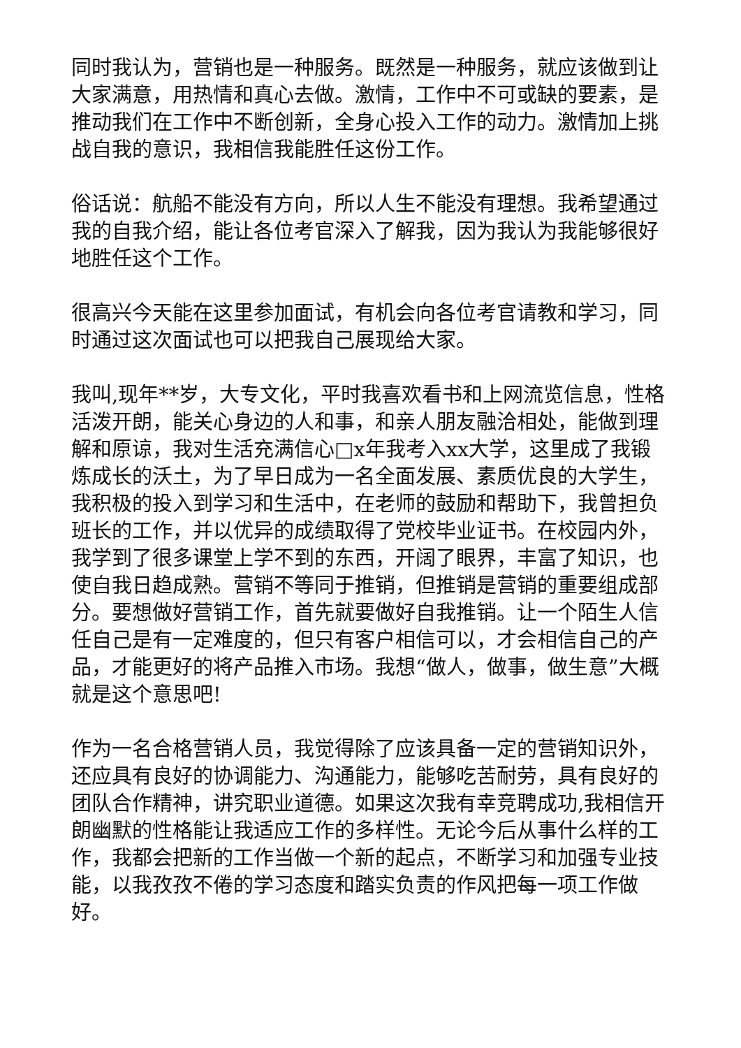同时我认为，营销也是一种服务。既然是一种服务，就应该做到让大家满意，用热情和真心去做。激情，工作中不可或缺的要素，是推动我们在工作中不断创新，全身心投入工作的动力。激情加上挑战自我的意识，我相信我能胜任这份工作。
俗话说：航船不能没有方向，所以人生不能没有理想。我希望通过我的自我介绍，能让各位考官深入了解我，因为我认为我能够很好地胜任这个工作。
很高兴今天能在这里参加面试，有机会向各位考官请教和学习，同时通过这次面试也可以把我自己展现给大家。
我叫,现年**岁，大专文化，平时我喜欢看书和上网流览信息，性格活泼开朗，能关心身边的人和事，和亲人朋友融洽相处，能做到理解和原谅，我对生活充满信心□x年我考入xx大学，这里成了我锻炼成长的沃土，为了早日成为一名全面发展、素质优良的大学生，我积极的投入到学习和生活中，在老师的鼓励和帮助下，我曾担负班长的工作，并以优异的成绩取得了党校毕业证书。在校园内外，我学到了很多课堂上学不到的东西，开阔了眼界，丰富了知识，也使自我日趋成熟。营销不等同于推销，但推销是营销的重要组成部分。要想做好营销工作，首先就要做好自我推销。让一个陌生人信任自己是有一定难度的，但只有客户相信可以，才会相信自己的产品，才能更好的将产品推入市场。我想“做人，做事，做生意”大概就是这个意思吧!
作为一名合格营销人员，我觉得除了应该具备一定的营销知识外，还应具有良好的协调能力、沟通能力，能够吃苦耐劳，具有良好的团队合作精神，讲究职业道德。如果这次我有幸竞聘成功,我相信开朗幽默的性格能让我适应工作的多样性。无论今后从事什么样的工作，我都会把新的工作当做一个新的起点，不断学习和加强专业技能，以我孜孜不倦的学习态度和踏实负责的作风把每一项工作做好。